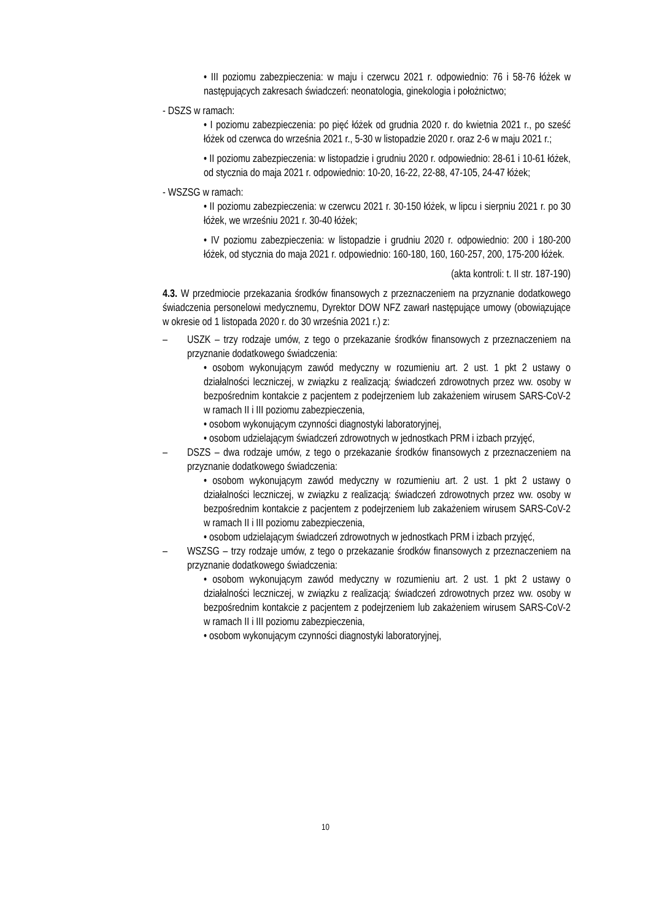• III poziomu zabezpieczenia: w maju i czerwcu 2021 r. odpowiednio: 76 i 58-76 łóżek w następujących zakresach świadczeń: neonatologia, ginekologia i położnictwo;
- DSZS w ramach:
• I poziomu zabezpieczenia: po pięć łóżek od grudnia 2020 r. do kwietnia 2021 r., po sześć łóżek od czerwca do września 2021 r., 5-30 w listopadzie 2020 r. oraz 2-6 w maju 2021 r.;
• II poziomu zabezpieczenia: w listopadzie i grudniu 2020 r. odpowiednio: 28-61 i 10-61 łóżek, od stycznia do maja 2021 r. odpowiednio: 10-20, 16-22, 22-88, 47-105, 24-47 łóżek;
- WSZSG w ramach:
• II poziomu zabezpieczenia: w czerwcu 2021 r. 30-150 łóżek, w lipcu i sierpniu 2021 r. po 30 łóżek, we wrześniu 2021 r. 30-40 łóżek;
• IV poziomu zabezpieczenia: w listopadzie i grudniu 2020 r. odpowiednio: 200 i 180-200 łóżek, od stycznia do maja 2021 r. odpowiednio: 160-180, 160, 160-257, 200, 175-200 łóżek.
(akta kontroli: t. II str. 187-190)
4.3. W przedmiocie przekazania środków finansowych z przeznaczeniem na przyznanie dodatkowego świadczenia personelowi medycznemu, Dyrektor DOW NFZ zawarł następujące umowy (obowiązujące w okresie od 1 listopada 2020 r. do 30 września 2021 r.) z:
– USZK – trzy rodzaje umów, z tego o przekazanie środków finansowych z przeznaczeniem na przyznanie dodatkowego świadczenia:
• osobom wykonującym zawód medyczny w rozumieniu art. 2 ust. 1 pkt 2 ustawy o działalności leczniczej, w związku z realizacją: świadczeń zdrowotnych przez ww. osoby w bezpośrednim kontakcie z pacjentem z podejrzeniem lub zakażeniem wirusem SARS-CoV-2 w ramach II i III poziomu zabezpieczenia,
• osobom wykonującym czynności diagnostyki laboratoryjnej,
• osobom udzielającym świadczeń zdrowotnych w jednostkach PRM i izbach przyjęć,
– DSZS – dwa rodzaje umów, z tego o przekazanie środków finansowych z przeznaczeniem na przyznanie dodatkowego świadczenia:
• osobom wykonującym zawód medyczny w rozumieniu art. 2 ust. 1 pkt 2 ustawy o działalności leczniczej, w związku z realizacją: świadczeń zdrowotnych przez ww. osoby w bezpośrednim kontakcie z pacjentem z podejrzeniem lub zakażeniem wirusem SARS-CoV-2 w ramach II i III poziomu zabezpieczenia,
• osobom udzielającym świadczeń zdrowotnych w jednostkach PRM i izbach przyjęć,
– WSZSG – trzy rodzaje umów, z tego o przekazanie środków finansowych z przeznaczeniem na przyznanie dodatkowego świadczenia:
• osobom wykonującym zawód medyczny w rozumieniu art. 2 ust. 1 pkt 2 ustawy o działalności leczniczej, w związku z realizacją: świadczeń zdrowotnych przez ww. osoby w bezpośrednim kontakcie z pacjentem z podejrzeniem lub zakażeniem wirusem SARS-CoV-2 w ramach II i III poziomu zabezpieczenia,
• osobom wykonującym czynności diagnostyki laboratoryjnej,
10